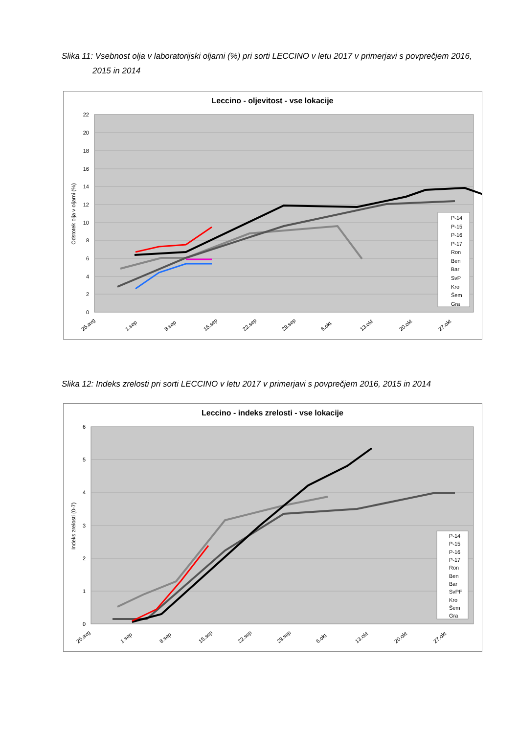Slika 11: Vsebnost olja v laboratorijski oljarni (%) pri sorti LECCINO v letu 2017 v primerjavi s povprečjem 2016,
2015 in 2014
Leccino - oljevitost - vse lokacije
22
20
18
16
14
12
10
8
6
4
2
0
Odstotek olja v oljarni (%)
25.avg
1.sep
8.sep
15.sep
22.sep
29.sep
6.okt
13.okt
20.okt
27.okt
P-14
P-15
P-16
P-17
Ron
Ben
Bar
SvP
Kro
Šem
Gra
Slika 12: Indeks zrelosti pri sorti LECCINO v letu 2017 v primerjavi s povprečjem 2016, 2015 in 2014
Leccino - indeks zrelosti - vse lokacije
6
5
4
3
2
1
0
Indeks zrelosti (0-7)
25.avg
1.sep
8.sep
15.sep
22.sep
29.sep
6.okt
13.okt
20.okt
27.okt
P-14
P-15
P-16
P-17
Ron
Ben
Bar
SvPF
Kro
Šem
Gra